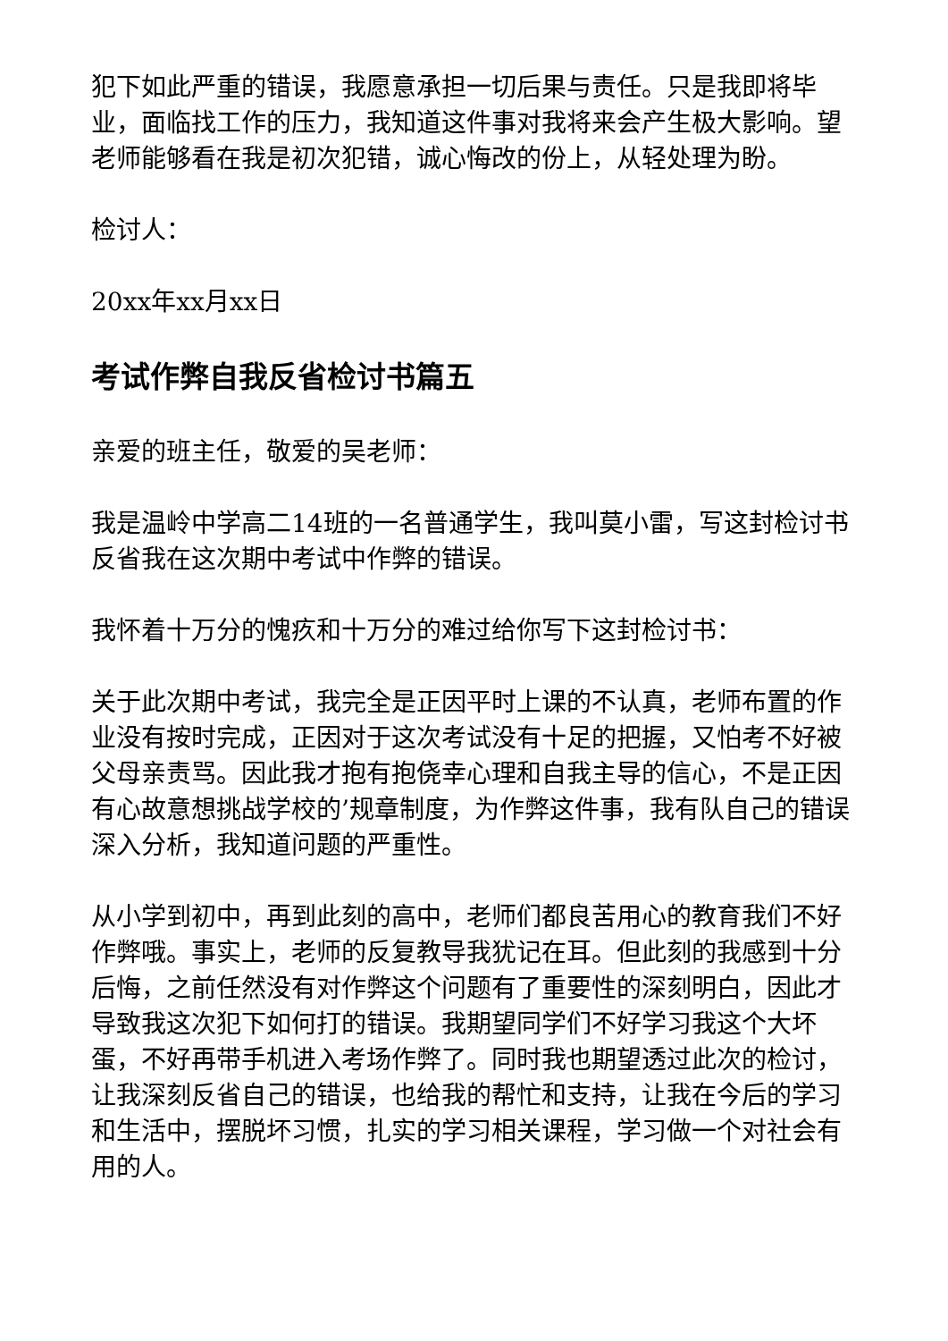犯下如此严重的错误，我愿意承担一切后果与责任。只是我即将毕业，面临找工作的压力，我知道这件事对我将来会产生极大影响。望老师能够看在我是初次犯错，诚心悔改的份上，从轻处理为盼。
检讨人：
20xx年xx月xx日
考试作弊自我反省检讨书篇五
亲爱的班主任，敬爱的吴老师：
我是温岭中学高二14班的一名普通学生，我叫莫小雷，写这封检讨书反省我在这次期中考试中作弊的错误。
我怀着十万分的愧疚和十万分的难过给你写下这封检讨书：
关于此次期中考试，我完全是正因平时上课的不认真，老师布置的作业没有按时完成，正因对于这次考试没有十足的把握，又怕考不好被父母亲责骂。因此我才抱有抱侥幸心理和自我主导的信心，不是正因有心故意想挑战学校的’规章制度，为作弊这件事，我有队自己的错误深入分析，我知道问题的严重性。
从小学到初中，再到此刻的高中，老师们都良苦用心的教育我们不好作弊哦。事实上，老师的反复教导我犹记在耳。但此刻的我感到十分后悔，之前任然没有对作弊这个问题有了重要性的深刻明白，因此才导致我这次犯下如何打的错误。我期望同学们不好学习我这个大坏蛋，不好再带手机进入考场作弊了。同时我也期望透过此次的检讨，让我深刻反省自己的错误，也给我的帮忙和支持，让我在今后的学习和生活中，摆脱坏习惯，扎实的学习相关课程，学习做一个对社会有用的人。